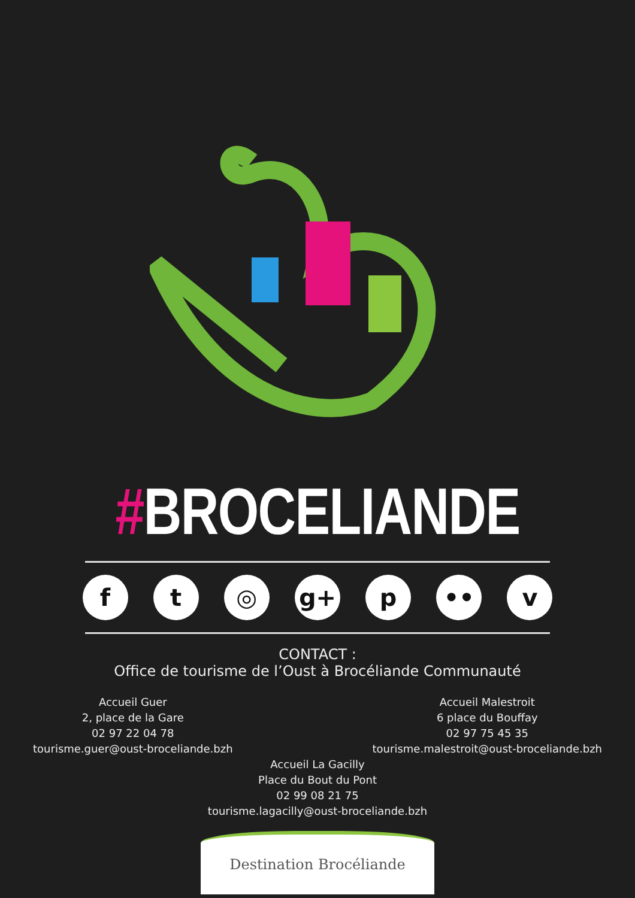#BROCELIANDE
f t ◎ g+ p •• v
CONTACT :
Office de tourisme de l’Oust à Brocéliande Communauté
Accueil Guer
2, place de la Gare
02 97 22 04 78
tourisme.guer@oust-broceliande.bzh
Accueil Malestroit
6 place du Bouffay
02 97 75 45 35
tourisme.malestroit@oust-broceliande.bzh
Accueil La Gacilly
Place du Bout du Pont
02 99 08 21 75
tourisme.lagacilly@oust-broceliande.bzh
Destination Brocéliande